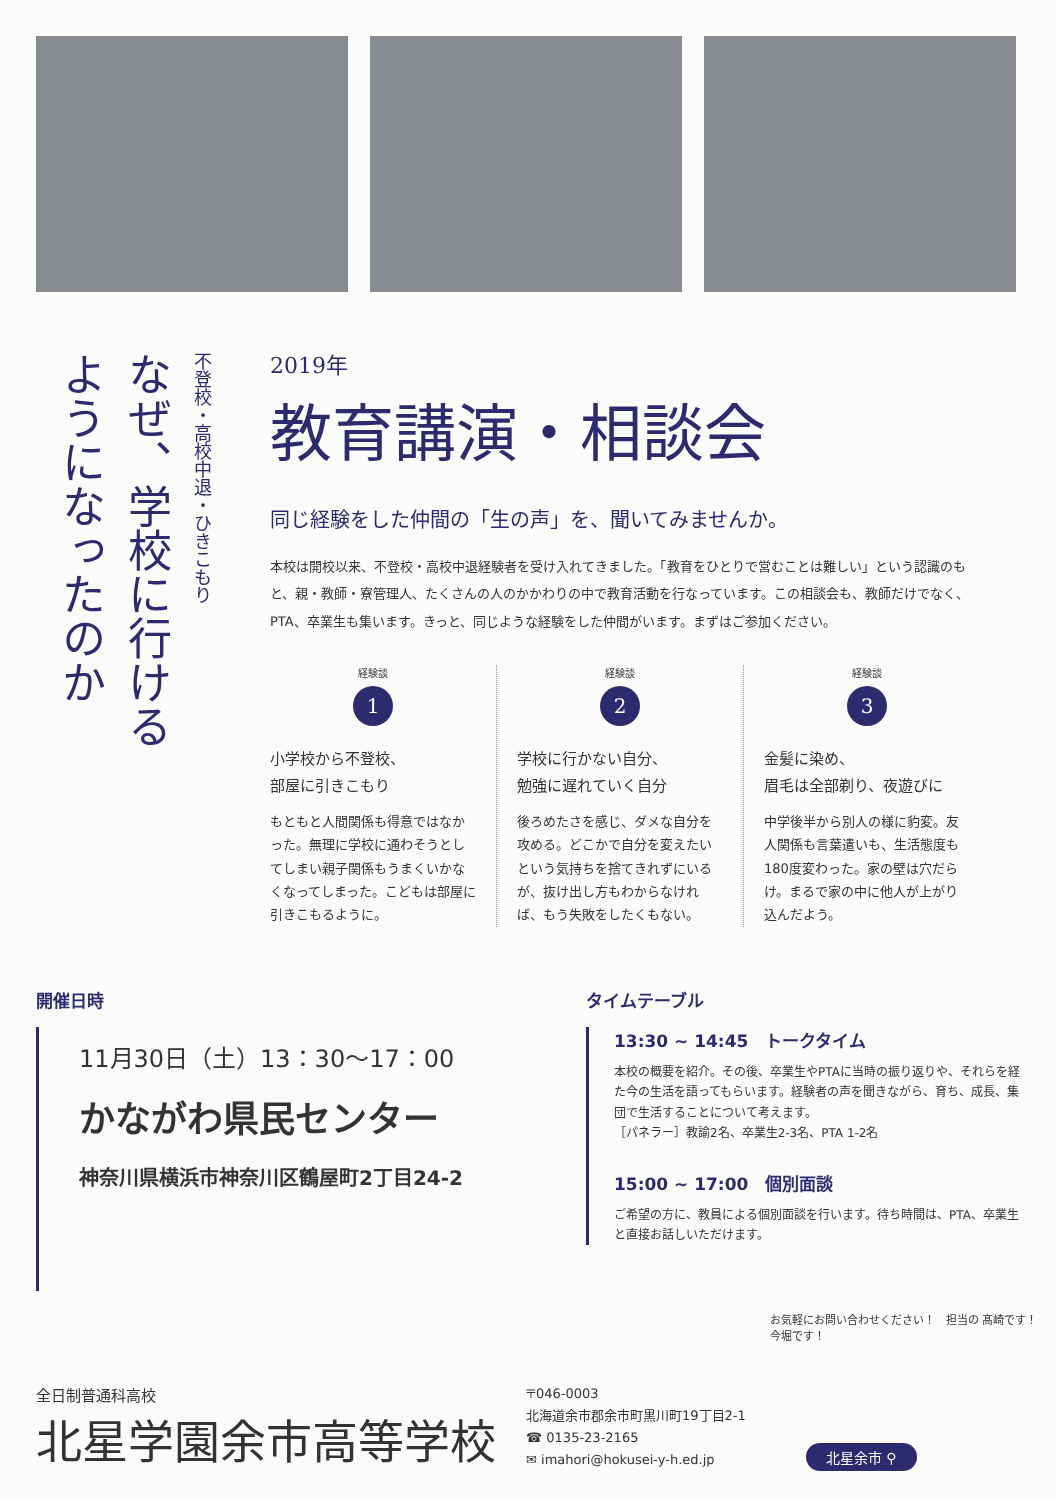不登校・高校中退・ひきこもり
なぜ、学校に行ける
ようになったのか
2019年
教育講演・相談会
同じ経験をした仲間の「生の声」を、聞いてみませんか。
本校は開校以来、不登校・高校中退経験者を受け入れてきました。「教育をひとりで営むことは難しい」という認識のもと、親・教師・寮管理人、たくさんの人のかかわりの中で教育活動を行なっています。この相談会も、教師だけでなく、PTA、卒業生も集います。きっと、同じような経験をした仲間がいます。まずはご参加ください。
経験談
1
小学校から不登校、
部屋に引きこもり
もともと人間関係も得意ではなかった。無理に学校に通わそうとしてしまい親子関係もうまくいかなくなってしまった。こどもは部屋に引きこもるように。
経験談
2
学校に行かない自分、
勉強に遅れていく自分
後ろめたさを感じ、ダメな自分を攻める。どこかで自分を変えたいという気持ちを捨てきれずにいるが、抜け出し方もわからなければ、もう失敗をしたくもない。
経験談
3
金髪に染め、
眉毛は全部剃り、夜遊びに
中学後半から別人の様に豹変。友人関係も言葉遣いも、生活態度も180度変わった。家の壁は穴だらけ。まるで家の中に他人が上がり込んだよう。
開催日時
11月30日（土）13：30〜17：00
かながわ県民センター
神奈川県横浜市神奈川区鶴屋町2丁目24-2
タイムテーブル
13:30 ~ 14:45　トークタイム
本校の概要を紹介。その後、卒業生やPTAに当時の振り返りや、それらを経た今の生活を語ってもらいます。経験者の声を聞きながら、育ち、成長、集団で生活することについて考えます。
［パネラー］教諭2名、卒業生2-3名、PTA 1-2名
15:00 ~ 17:00　個別面談
ご希望の方に、教員による個別面談を行います。待ち時間は、PTA、卒業生と直接お話しいただけます。
お気軽にお問い合わせください！　担当の 髙崎です！　今堀です！
全日制普通科高校
北星学園余市高等学校
〒046-0003
北海道余市郡余市町黒川町19丁目2-1
☎ 0135-23-2165
✉ imahori@hokusei-y-h.ed.jp
北星余市 ⚲